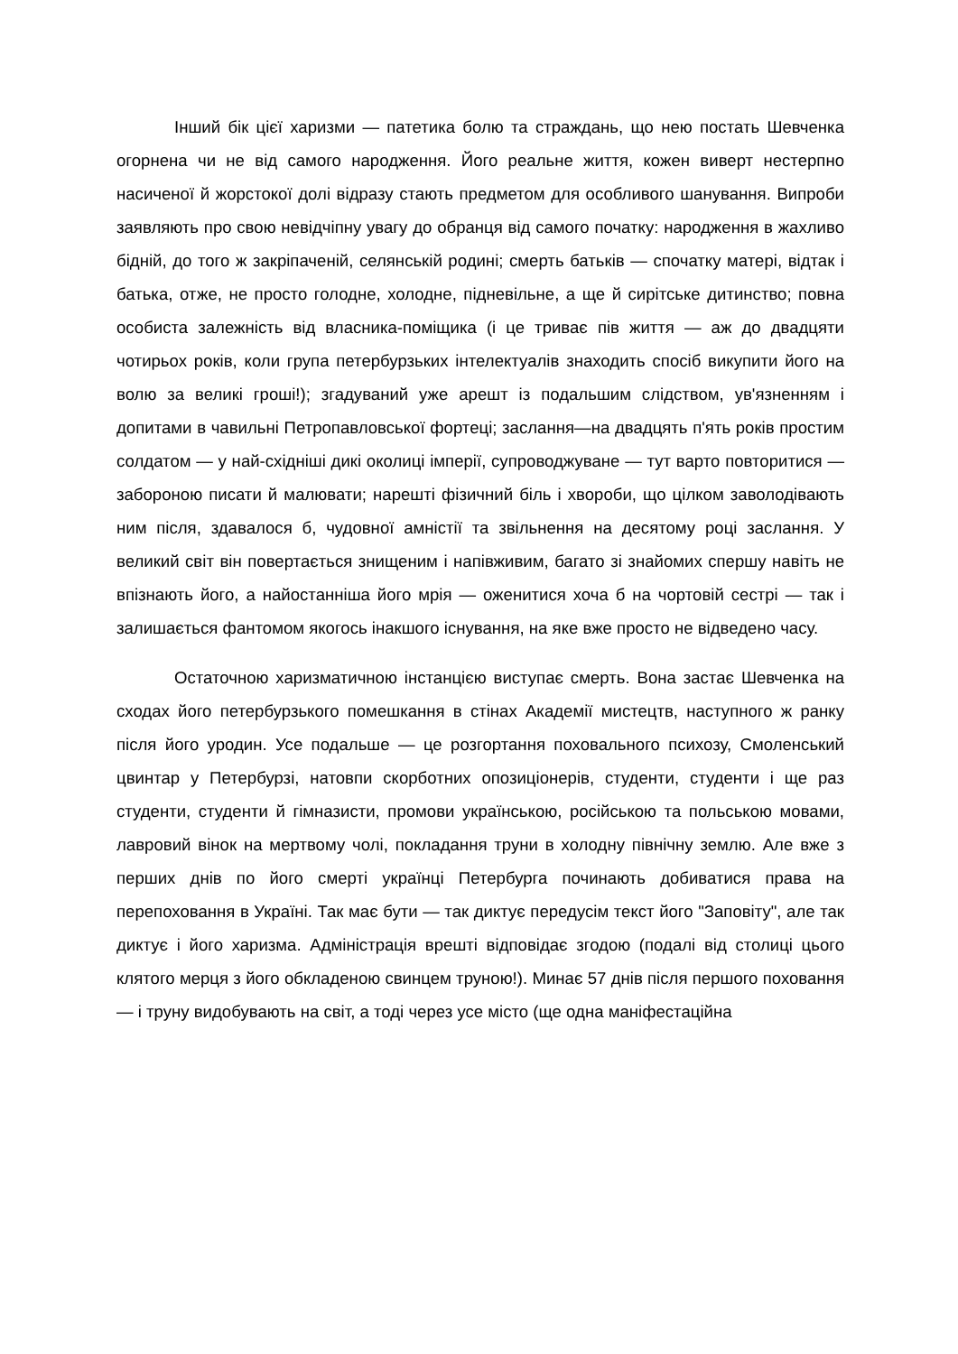Інший бік цієї харизми — патетика болю та страждань, що нею постать Шевченка огорнена чи не від самого народження. Його реальне життя, кожен виверт нестерпно насиченої й жорстокої долі відразу стають предметом для особливого шанування. Випроби заявляють про свою невідчіпну увагу до обранця від самого початку: народження в жахливо бідній, до того ж закріпаченій, селянській родині; смерть батьків — спочатку матері, відтак і батька, отже, не просто голодне, холодне, підневільне, а ще й сирітське дитинство; повна особиста залежність від власника-поміщика (і це триває пів життя — аж до двадцяти чотирьох років, коли група петербурзьких інтелектуалів знаходить спосіб викупити його на волю за великі гроші!); згадуваний уже арешт із подальшим слідством, ув'язненням і допитами в чавильні Петропавловської фортеці; заслання—на двадцять п'ять років простим солдатом — у най-східніші дикі околиці імперії, супроводжуване — тут варто повторитися — забороною писати й малювати; нарешті фізичний біль і хвороби, що цілком заволодівають ним після, здавалося б, чудовної амністії та звільнення на десятому році заслання. У великий світ він повертається знищеним і напівживим, багато зі знайомих спершу навіть не впізнають його, а найостанніша його мрія — оженитися хоча б на чортовій сестрі — так і залишається фантомом якогось інакшого існування, на яке вже просто не відведено часу.
Остаточною харизматичною інстанцією виступає смерть. Вона застає Шевченка на сходах його петербурзького помешкання в стінах Академії мистецтв, наступного ж ранку після його уродин. Усе подальше — це розгортання поховального психозу, Смоленський цвинтар у Петербурзі, натовпи скорботних опозиціонерів, студенти, студенти і ще раз студенти, студенти й гімназисти, промови українською, російською та польською мовами, лавровий вінок на мертвому чолі, покладання труни в холодну північну землю. Але вже з перших днів по його смерті українці Петербурга починають добиватися права на перепоховання в Україні. Так має бути — так диктує передусім текст його "Заповіту", але так диктує і його харизма. Адміністрація врешті відповідає згодою (подалі від столиці цього клятого мерця з його обкладеною свинцем труною!). Минає 57 днів після першого поховання — і труну видобувають на світ, а тоді через усе місто (ще одна маніфестаційна